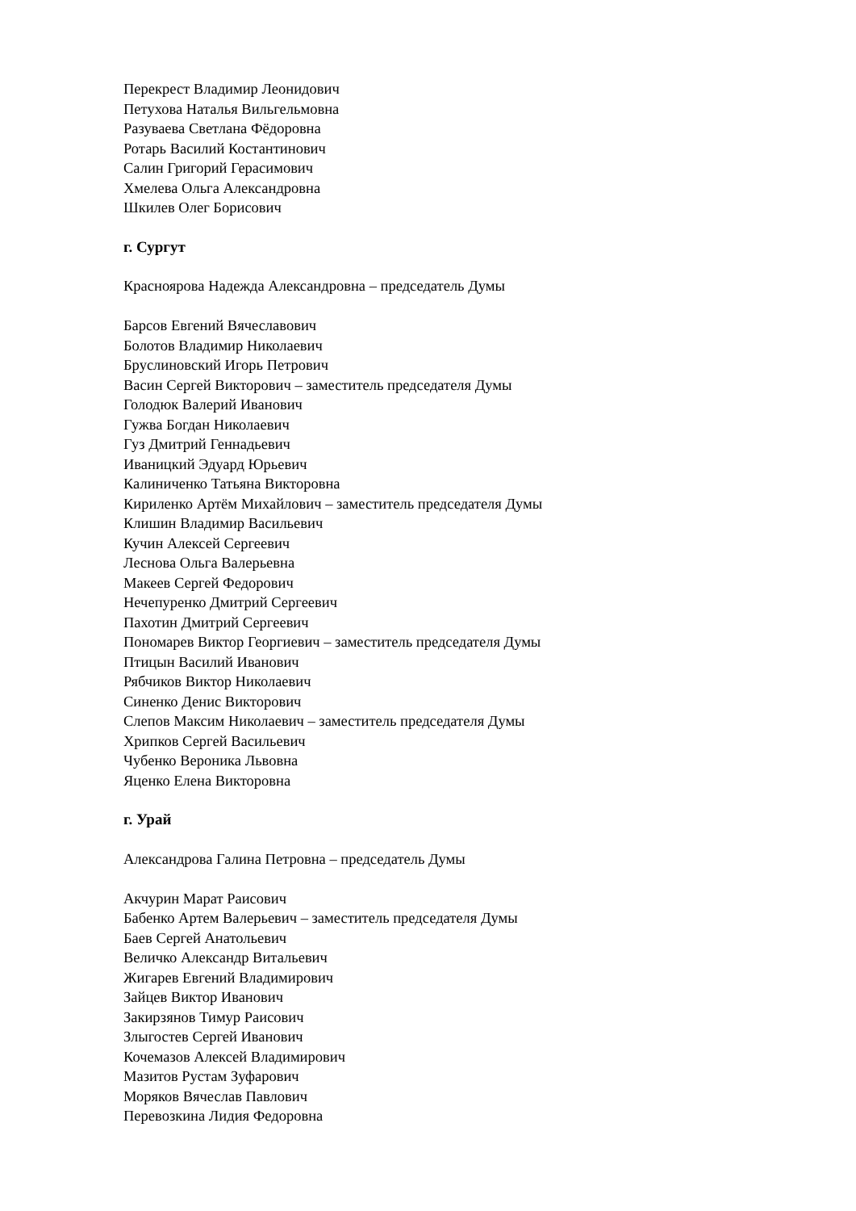Перекрест Владимир Леонидович
Петухова Наталья Вильгельмовна
Разуваева Светлана Фёдоровна
Ротарь Василий Костантинович
Салин Григорий Герасимович
Хмелева Ольга Александровна
Шкилев Олег Борисович
г. Сургут
Красноярова Надежда Александровна – председатель Думы
Барсов Евгений Вячеславович
Болотов Владимир Николаевич
Бруслиновский Игорь Петрович
Васин Сергей Викторович – заместитель председателя Думы
Голодюк Валерий Иванович
Гужва Богдан Николаевич
Гуз Дмитрий Геннадьевич
Иваницкий Эдуард Юрьевич
Калиниченко Татьяна Викторовна
Кириленко Артём Михайлович – заместитель председателя Думы
Клишин Владимир Васильевич
Кучин Алексей Сергеевич
Леснова Ольга Валерьевна
Макеев Сергей Федорович
Нечепуренко Дмитрий Сергеевич
Пахотин Дмитрий Сергеевич
Пономарев Виктор Георгиевич – заместитель председателя Думы
Птицын Василий Иванович
Рябчиков Виктор Николаевич
Синенко Денис Викторович
Слепов Максим Николаевич – заместитель председателя Думы
Хрипков Сергей Васильевич
Чубенко Вероника Львовна
Яценко Елена Викторовна
г. Урай
Александрова Галина Петровна – председатель Думы
Акчурин Марат Раисович
Бабенко Артем Валерьевич – заместитель председателя Думы
Баев Сергей Анатольевич
Величко Александр Витальевич
Жигарев Евгений Владимирович
Зайцев Виктор Иванович
Закирзянов Тимур Раисович
Злыгостев Сергей Иванович
Кочемазов Алексей Владимирович
Мазитов Рустам Зуфарович
Моряков Вячеслав Павлович
Перевозкина Лидия Федоровна